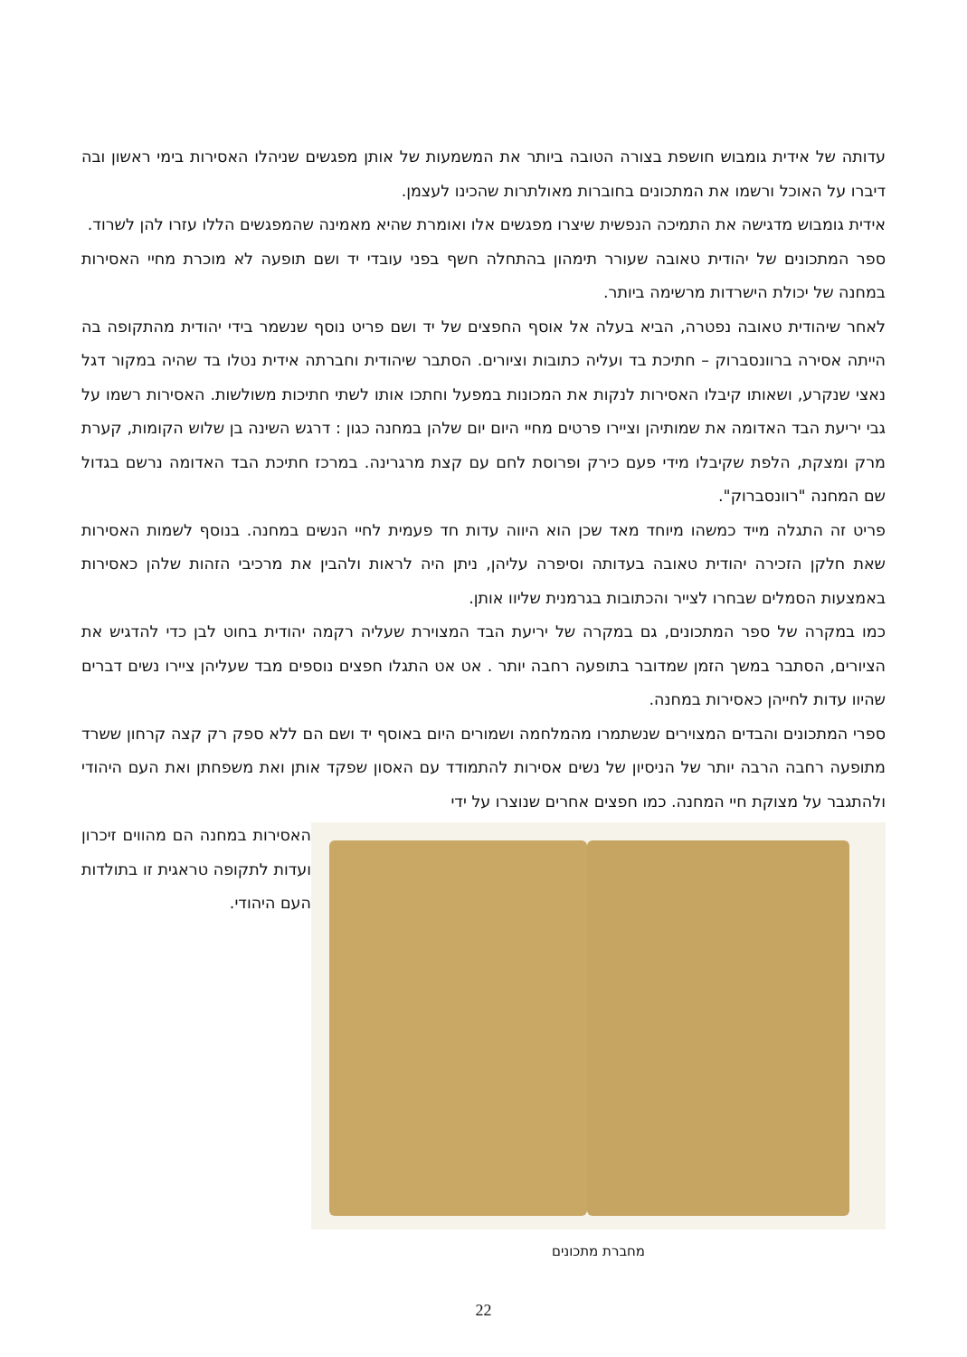עדותה של אידית גומבוש חושפת בצורה הטובה ביותר את המשמעות של אותן מפגשים שניהלו האסירות בימי ראשון ובה דיברו על האוכל ורשמו את המתכונים בחוברות מאולתרות שהכינו לעצמן.
אידית גומבוש מדגישה את התמיכה הנפשית שיצרו מפגשים אלו ואומרת שהיא מאמינה שהמפגשים הללו עזרו להן לשרוד.
ספר המתכונים של יהודית טאובה שעורר תימהון בהתחלה חשף בפני עובדי יד ושם תופעה לא מוכרת מחיי האסירות במחנה של יכולת הישרדות מרשימה ביותר.
לאחר שיהודית טאובה נפטרה, הביא בעלה אל אוסף החפצים של יד ושם פריט נוסף שנשמר בידי יהודית מהתקופה בה הייתה אסירה ברוונסברוק – חתיכת בד ועליה כתובות וציורים. הסתבר שיהודית וחברתה אידית נטלו בד שהיה במקור דגל נאצי שנקרע, ושאותו קיבלו האסירות לנקות את המכונות במפעל וחתכו אותו לשתי חתיכות משולשות. האסירות רשמו על גבי יריעת הבד האדומה את שמותיהן וציירו פרטים מחיי היום יום שלהן במחנה כגון : דרגש השינה בן שלוש הקומות, קערת מרק ומצקת, הלפת שקיבלו מידי פעם כירק ופרוסת לחם עם קצת מרגרינה. במרכז חתיכת הבד האדומה נרשם בגדול שם המחנה "רוונסברוק".
פריט זה התגלה מייד כמשהו מיוחד מאד שכן הוא היווה עדות חד פעמית לחיי הנשים במחנה. בנוסף לשמות האסירות שאת חלקן הזכירה יהודית טאובה בעדותה וסיפרה עליהן, ניתן היה לראות ולהבין את מרכיבי הזהות שלהן כאסירות באמצעות הסמלים שבחרו לצייר והכתובות בגרמנית שליוו אותן.
כמו במקרה של ספר המתכונים, גם במקרה של יריעת הבד המצוירת שעליה רקמה יהודית בחוט לבן כדי להדגיש את הציורים, הסתבר במשך הזמן שמדובר בתופעה רחבה יותר . אט אט התגלו חפצים נוספים מבד שעליהן ציירו נשים דברים שהיוו עדות לחייהן כאסירות במחנה.
ספרי המתכונים והבדים המצוירים שנשתמרו מהמלחמה ושמורים היום באוסף יד ושם הם ללא ספק רק קצה קרחון ששרד מתופעה רחבה הרבה יותר של הניסיון של נשים אסירות להתמודד עם האסון שפקד אותן ואת משפחתן ואת העם היהודי ולהתגבר על מצוקת חיי המחנה. כמו חפצים אחרים שנוצרו על ידי
האסירות במחנה הם מהווים זיכרון ועדות לתקופה טראגית זו בתולדות העם היהודי.
מחברת מתכונים
22